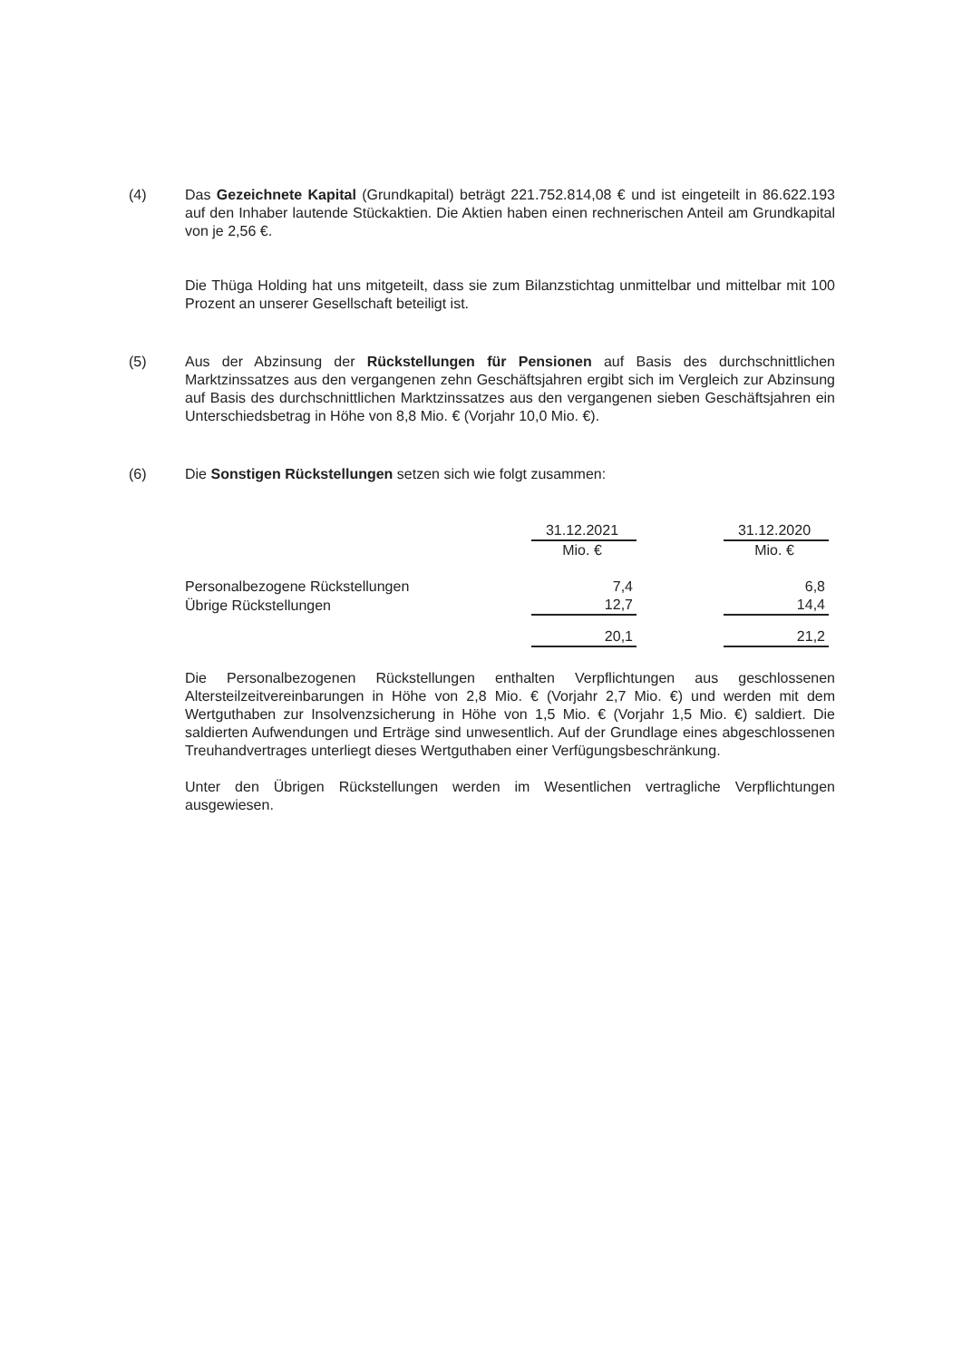(4) Das Gezeichnete Kapital (Grundkapital) beträgt 221.752.814,08 € und ist eingeteilt in 86.622.193 auf den Inhaber lautende Stückaktien. Die Aktien haben einen rechnerischen Anteil am Grundkapital von je 2,56 €.
Die Thüga Holding hat uns mitgeteilt, dass sie zum Bilanzstichtag unmittelbar und mittelbar mit 100 Prozent an unserer Gesellschaft beteiligt ist.
(5) Aus der Abzinsung der Rückstellungen für Pensionen auf Basis des durchschnittlichen Marktzinssatzes aus den vergangenen zehn Geschäftsjahren ergibt sich im Vergleich zur Abzinsung auf Basis des durchschnittlichen Marktzinssatzes aus den vergangenen sieben Geschäftsjahren ein Unterschiedsbetrag in Höhe von 8,8 Mio. € (Vorjahr 10,0 Mio. €).
(6) Die Sonstigen Rückstellungen setzen sich wie folgt zusammen:
| | 31.12.2021 | | 31.12.2020 |
| | Mio. € | | Mio. € |
| Personalbezogene Rückstellungen | 7,4 | | 6,8 |
| Übrige Rückstellungen | 12,7 | | 14,4 |
| | 20,1 | | 21,2 |
Die Personalbezogenen Rückstellungen enthalten Verpflichtungen aus geschlossenen Altersteilzeitvereinbarungen in Höhe von 2,8 Mio. € (Vorjahr 2,7 Mio. €) und werden mit dem Wertguthaben zur Insolvenzsicherung in Höhe von 1,5 Mio. € (Vorjahr 1,5 Mio. €) saldiert. Die saldierten Aufwendungen und Erträge sind unwesentlich. Auf der Grundlage eines abgeschlossenen Treuhandvertrages unterliegt dieses Wertguthaben einer Verfügungsbeschränkung.
Unter den Übrigen Rückstellungen werden im Wesentlichen vertragliche Verpflichtungen ausgewiesen.